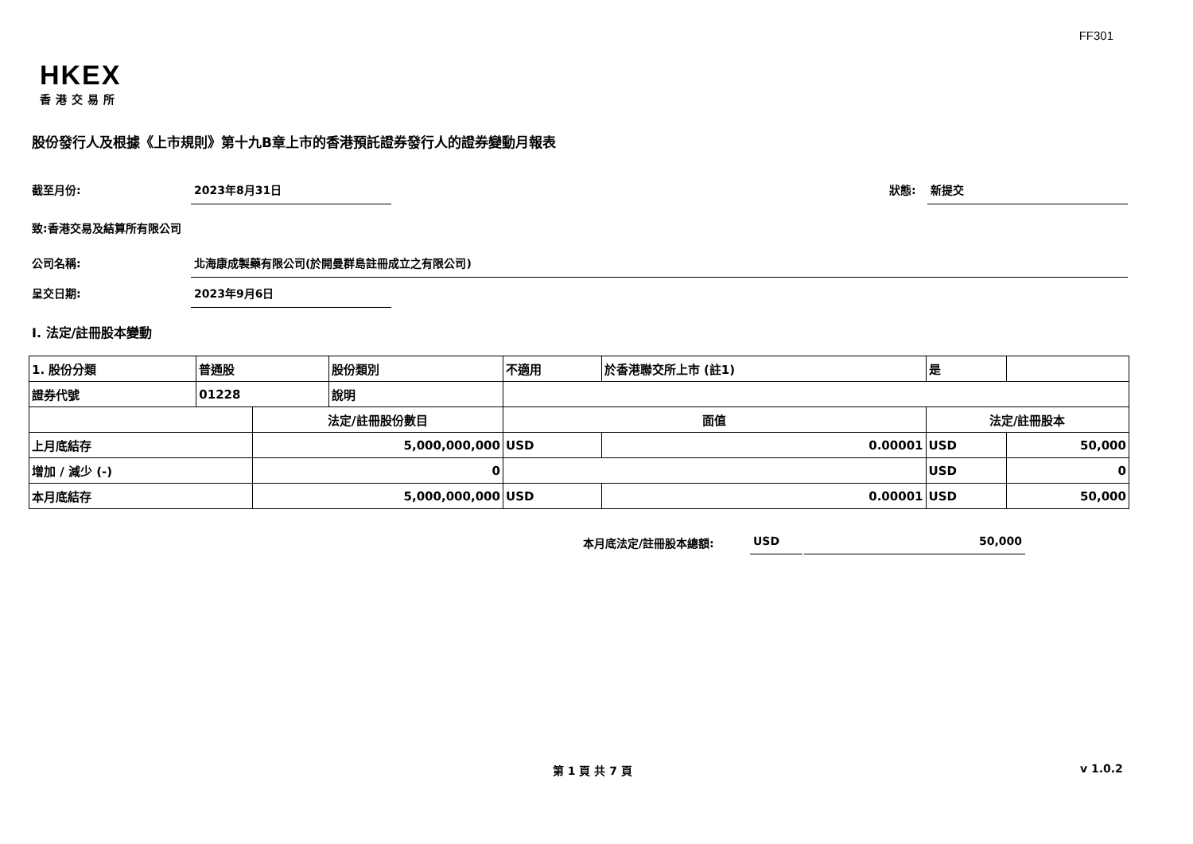FF301
HKEX
香港交易所
股份發行人及根據《上市規則》第十九B章上市的香港預託證券發行人的證券變動月報表
截至月份: 2023年8月31日
狀態: 新提交
致:香港交易及結算所有限公司
公司名稱: 北海康成製藥有限公司(於開曼群島註冊成立之有限公司)
呈交日期: 2023年9月6日
I. 法定/註冊股本變動
| 1. 股份分類 | 普通股 | | 股份類別 | 不適用 | | 於香港聯交所上市 (註1) | 是 | |
| 證券代號 | 01228 | | 說明 | | | | | |
| | | 法定/註冊股份數目 | | | 面值 | | 法定/註冊股本 | |
| 上月底結存 | | 5,000,000,000 | | | USD | 0.00001 | USD | 50,000 |
| 增加 / 減少 (-) | | 0 | | | | | USD | 0 |
| 本月底結存 | | 5,000,000,000 | | | USD | 0.00001 | USD | 50,000 |
本月底法定/註冊股本總額: USD 50,000
第 1 頁 共 7 頁 v 1.0.2